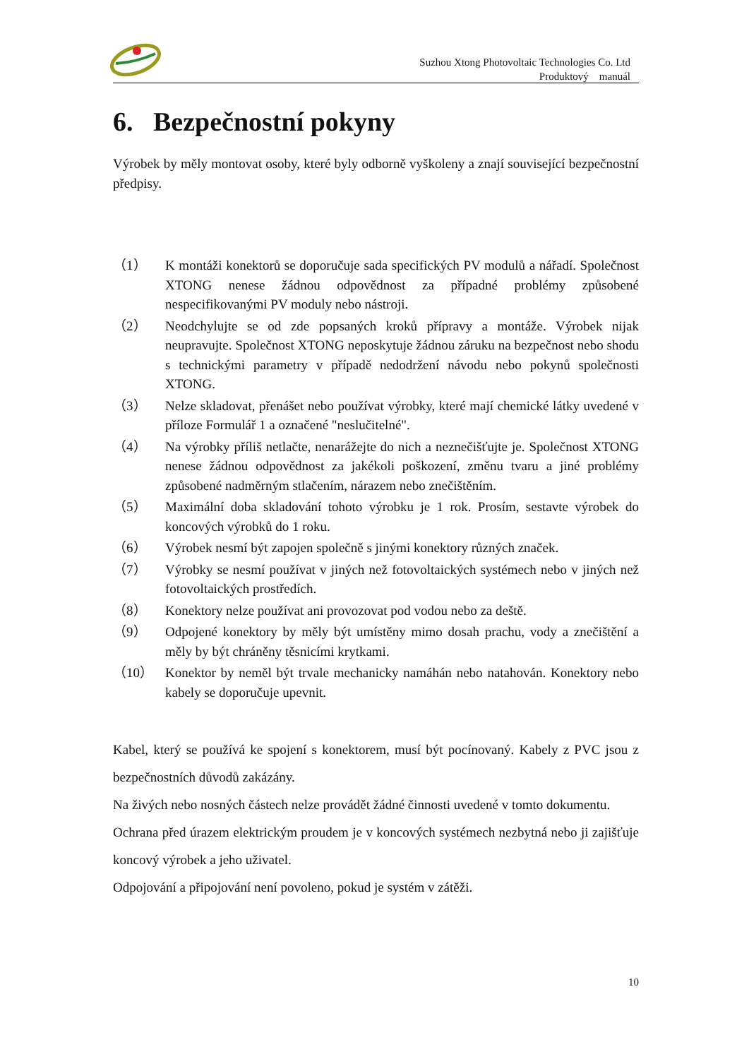Suzhou Xtong Photovoltaic Technologies Co. Ltd
Produktový manuál
6. Bezpečnostní pokyny
Výrobek by měly montovat osoby, které byly odborně vyškoleny a znají související bezpečnostní předpisy.
（1） K montáži konektorů se doporučuje sada specifických PV modulů a nářadí. Společnost XTONG nenese žádnou odpovědnost za případné problémy způsobené nespecifikovanými PV moduly nebo nástroji.
（2） Neodchylujte se od zde popsaných kroků přípravy a montáže. Výrobek nijak neupravujte. Společnost XTONG neposkytuje žádnou záruku na bezpečnost nebo shodu s technickými parametry v případě nedodržení návodu nebo pokynů společnosti XTONG.
（3） Nelze skladovat, přenášet nebo používat výrobky, které mají chemické látky uvedené v příloze Formulář 1 a označené "neslučitelné".
（4） Na výrobky příliš netlačte, nenarážejte do nich a neznečišťujte je. Společnost XTONG nenese žádnou odpovědnost za jakékoli poškození, změnu tvaru a jiné problémy způsobené nadměrným stlačením, nárazem nebo znečištěním.
（5） Maximální doba skladování tohoto výrobku je 1 rok. Prosím, sestavte výrobek do koncových výrobků do 1 roku.
（6） Výrobek nesmí být zapojen společně s jinými konektory různých značek.
（7） Výrobky se nesmí používat v jiných než fotovoltaických systémech nebo v jiných než fotovoltaických prostředích.
（8） Konektory nelze používat ani provozovat pod vodou nebo za deště.
（9） Odpojené konektory by měly být umístěny mimo dosah prachu, vody a znečištění a měly by být chráněny těsnicími krytkami.
（10） Konektor by neměl být trvale mechanicky namáhán nebo natahován. Konektory nebo kabely se doporučuje upevnit.
Kabel, který se používá ke spojení s konektorem, musí být pocínovaný. Kabely z PVC jsou z bezpečnostních důvodů zakázány.
Na živých nebo nosných částech nelze provádět žádné činnosti uvedené v tomto dokumentu.
Ochrana před úrazem elektrickým proudem je v koncových systémech nezbytná nebo ji zajišťuje koncový výrobek a jeho uživatel.
Odpojování a připojování není povoleno, pokud je systém v zátěži.
10